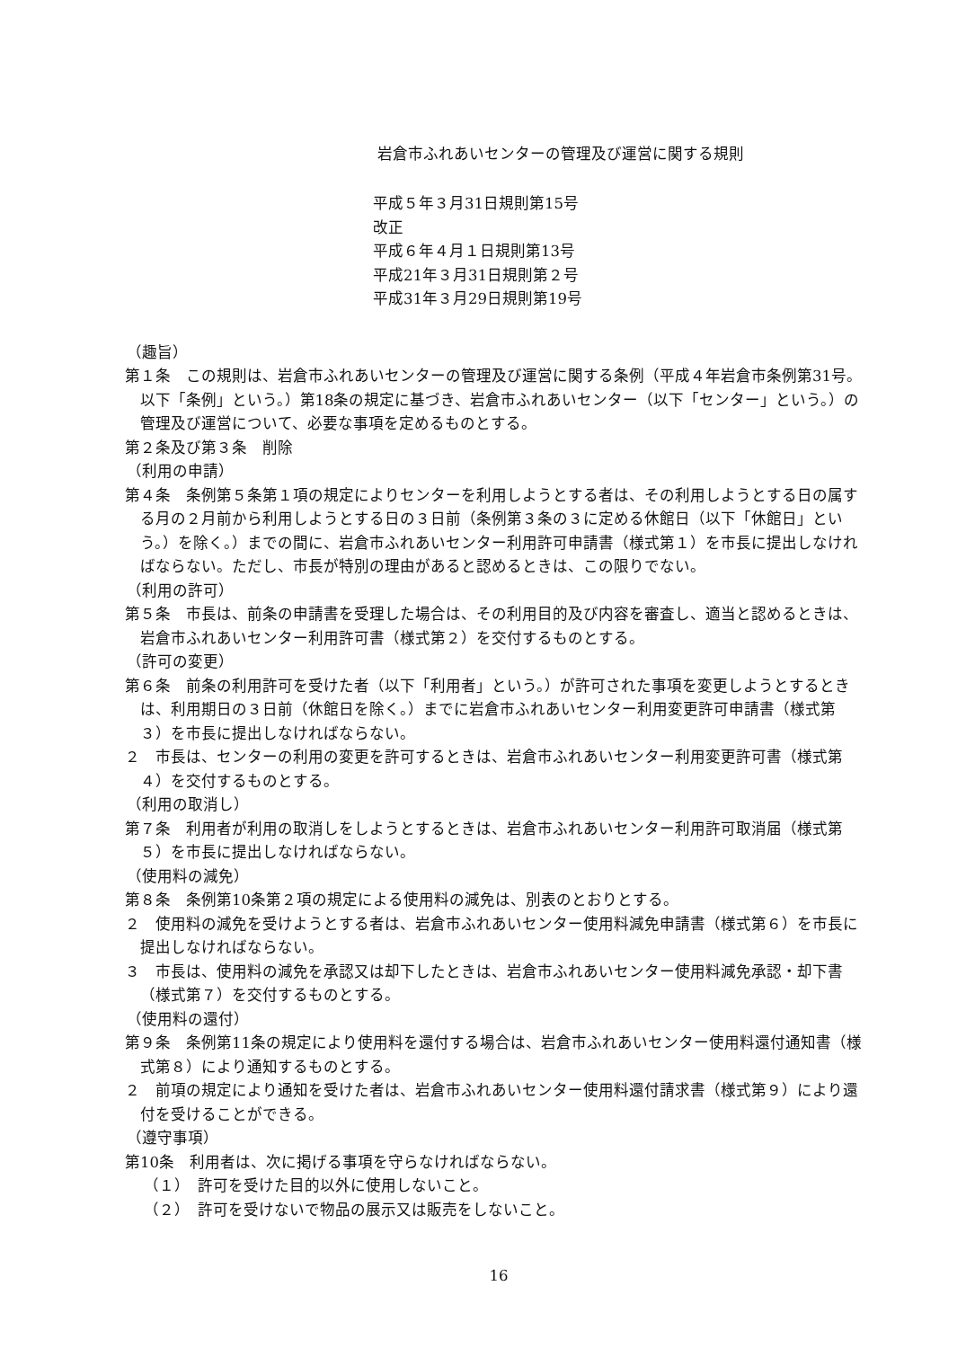岩倉市ふれあいセンターの管理及び運営に関する規則
平成５年３月31日規則第15号
改正
平成６年４月１日規則第13号
平成21年３月31日規則第２号
平成31年３月29日規則第19号
（趣旨）
第１条　この規則は、岩倉市ふれあいセンターの管理及び運営に関する条例（平成４年岩倉市条例第31号。以下「条例」という。）第18条の規定に基づき、岩倉市ふれあいセンター（以下「センター」という。）の管理及び運営について、必要な事項を定めるものとする。
第２条及び第３条　削除
（利用の申請）
第４条　条例第５条第１項の規定によりセンターを利用しようとする者は、その利用しようとする日の属する月の２月前から利用しようとする日の３日前（条例第３条の３に定める休館日（以下「休館日」という。）を除く。）までの間に、岩倉市ふれあいセンター利用許可申請書（様式第１）を市長に提出しなければならない。ただし、市長が特別の理由があると認めるときは、この限りでない。
（利用の許可）
第５条　市長は、前条の申請書を受理した場合は、その利用目的及び内容を審査し、適当と認めるときは、岩倉市ふれあいセンター利用許可書（様式第２）を交付するものとする。
（許可の変更）
第６条　前条の利用許可を受けた者（以下「利用者」という。）が許可された事項を変更しようとするときは、利用期日の３日前（休館日を除く。）までに岩倉市ふれあいセンター利用変更許可申請書（様式第３）を市長に提出しなければならない。
２　市長は、センターの利用の変更を許可するときは、岩倉市ふれあいセンター利用変更許可書（様式第４）を交付するものとする。
（利用の取消し）
第７条　利用者が利用の取消しをしようとするときは、岩倉市ふれあいセンター利用許可取消届（様式第５）を市長に提出しなければならない。
（使用料の減免）
第８条　条例第10条第２項の規定による使用料の減免は、別表のとおりとする。
２　使用料の減免を受けようとする者は、岩倉市ふれあいセンター使用料減免申請書（様式第６）を市長に提出しなければならない。
３　市長は、使用料の減免を承認又は却下したときは、岩倉市ふれあいセンター使用料減免承認・却下書（様式第７）を交付するものとする。
（使用料の還付）
第９条　条例第11条の規定により使用料を還付する場合は、岩倉市ふれあいセンター使用料還付通知書（様式第８）により通知するものとする。
２　前項の規定により通知を受けた者は、岩倉市ふれあいセンター使用料還付請求書（様式第９）により還付を受けることができる。
（遵守事項）
第10条　利用者は、次に掲げる事項を守らなければならない。
（１）　許可を受けた目的以外に使用しないこと。
（２）　許可を受けないで物品の展示又は販売をしないこと。
16